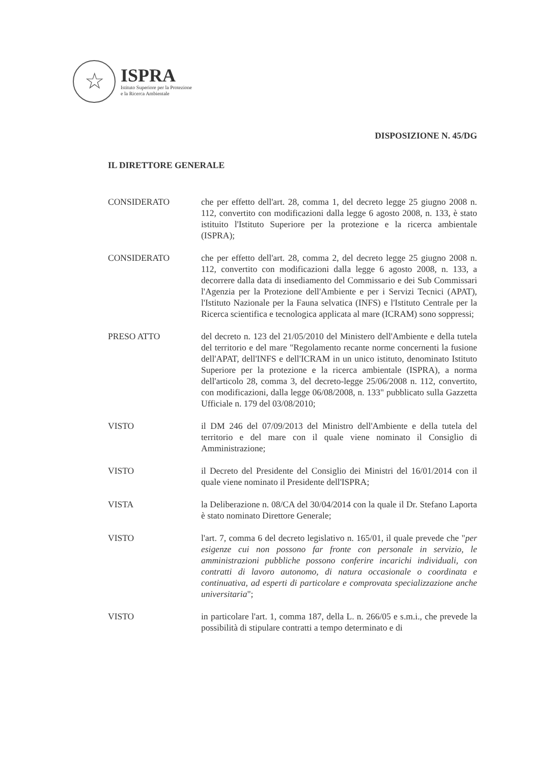☆
ISPRA
Istituto Superiore per la Protezione
e la Ricerca Ambientale
DISPOSIZIONE N. 45/DG
IL DIRETTORE GENERALE
CONSIDERATO che per effetto dell'art. 28, comma 1, del decreto legge 25 giugno 2008 n. 112, convertito con modificazioni dalla legge 6 agosto 2008, n. 133, è stato istituito l'Istituto Superiore per la protezione e la ricerca ambientale (ISPRA);
CONSIDERATO che per effetto dell'art. 28, comma 2, del decreto legge 25 giugno 2008 n. 112, convertito con modificazioni dalla legge 6 agosto 2008, n. 133, a decorrere dalla data di insediamento del Commissario e dei Sub Commissari l'Agenzia per la Protezione dell'Ambiente e per i Servizi Tecnici (APAT), l'Istituto Nazionale per la Fauna selvatica (INFS) e l'Istituto Centrale per la Ricerca scientifica e tecnologica applicata al mare (ICRAM) sono soppressi;
PRESO ATTO del decreto n. 123 del 21/05/2010 del Ministero dell'Ambiente e della tutela del territorio e del mare "Regolamento recante norme concernenti la fusione dell'APAT, dell'INFS e dell'ICRAM in un unico istituto, denominato Istituto Superiore per la protezione e la ricerca ambientale (ISPRA), a norma dell'articolo 28, comma 3, del decreto-legge 25/06/2008 n. 112, convertito, con modificazioni, dalla legge 06/08/2008, n. 133" pubblicato sulla Gazzetta Ufficiale n. 179 del 03/08/2010;
VISTO il DM 246 del 07/09/2013 del Ministro dell'Ambiente e della tutela del territorio e del mare con il quale viene nominato il Consiglio di Amministrazione;
VISTO il Decreto del Presidente del Consiglio dei Ministri del 16/01/2014 con il quale viene nominato il Presidente dell'ISPRA;
VISTA la Deliberazione n. 08/CA del 30/04/2014 con la quale il Dr. Stefano Laporta è stato nominato Direttore Generale;
VISTO l'art. 7, comma 6 del decreto legislativo n. 165/01, il quale prevede che "per esigenze cui non possono far fronte con personale in servizio, le amministrazioni pubbliche possono conferire incarichi individuali, con contratti di lavoro autonomo, di natura occasionale o coordinata e continuativa, ad esperti di particolare e comprovata specializzazione anche universitaria";
VISTO in particolare l'art. 1, comma 187, della L. n. 266/05 e s.m.i., che prevede la possibilità di stipulare contratti a tempo determinato e di